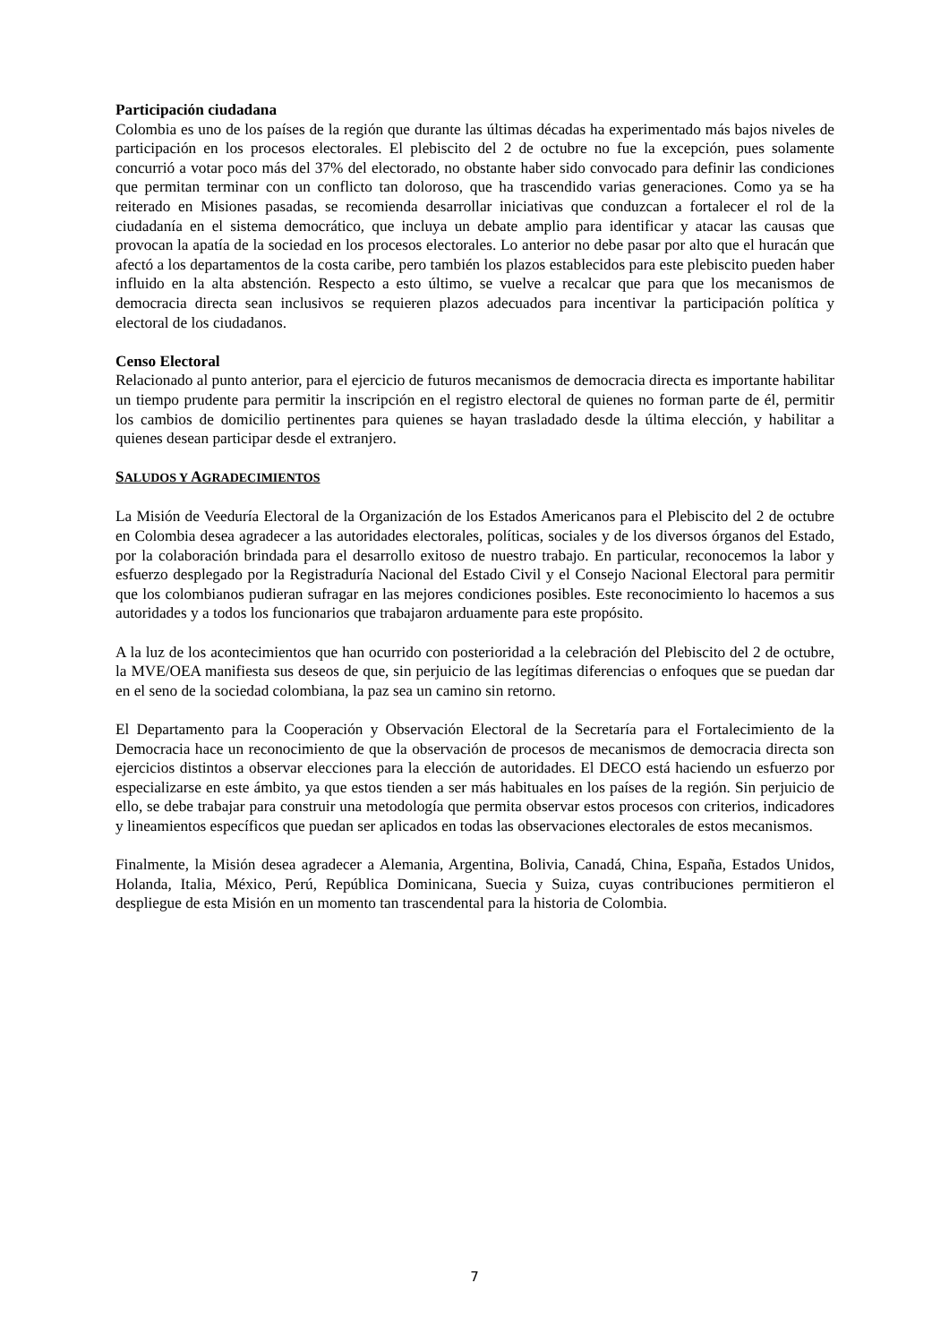Participación ciudadana
Colombia es uno de los países de la región que durante las últimas décadas ha experimentado más bajos niveles de participación en los procesos electorales. El plebiscito del 2 de octubre no fue la excepción, pues solamente concurrió a votar poco más del 37% del electorado, no obstante haber sido convocado para definir las condiciones que permitan terminar con un conflicto tan doloroso, que ha trascendido varias generaciones. Como ya se ha reiterado en Misiones pasadas, se recomienda desarrollar iniciativas que conduzcan a fortalecer el rol de la ciudadanía en el sistema democrático, que incluya un debate amplio para identificar y atacar las causas que provocan la apatía de la sociedad en los procesos electorales. Lo anterior no debe pasar por alto que el huracán que afectó a los departamentos de la costa caribe, pero también los plazos establecidos para este plebiscito pueden haber influido en la alta abstención. Respecto a esto último, se vuelve a recalcar que para que los mecanismos de democracia directa sean inclusivos se requieren plazos adecuados para incentivar la participación política y electoral de los ciudadanos.
Censo Electoral
Relacionado al punto anterior, para el ejercicio de futuros mecanismos de democracia directa es importante habilitar un tiempo prudente para permitir la inscripción en el registro electoral de quienes no forman parte de él, permitir los cambios de domicilio pertinentes para quienes se hayan trasladado desde la última elección, y habilitar a quienes desean participar desde el extranjero.
SALUDOS Y AGRADECIMIENTOS
La Misión de Veeduría Electoral de la Organización de los Estados Americanos para el Plebiscito del 2 de octubre en Colombia desea agradecer a las autoridades electorales, políticas, sociales y de los diversos órganos del Estado, por la colaboración brindada para el desarrollo exitoso de nuestro trabajo. En particular, reconocemos la labor y esfuerzo desplegado por la Registraduría Nacional del Estado Civil y el Consejo Nacional Electoral para permitir que los colombianos pudieran sufragar en las mejores condiciones posibles. Este reconocimiento lo hacemos a sus autoridades y a todos los funcionarios que trabajaron arduamente para este propósito.
A la luz de los acontecimientos que han ocurrido con posterioridad a la celebración del Plebiscito del 2 de octubre, la MVE/OEA manifiesta sus deseos de que, sin perjuicio de las legítimas diferencias o enfoques que se puedan dar en el seno de la sociedad colombiana, la paz sea un camino sin retorno.
El Departamento para la Cooperación y Observación Electoral de la Secretaría para el Fortalecimiento de la Democracia hace un reconocimiento de que la observación de procesos de mecanismos de democracia directa son ejercicios distintos a observar elecciones para la elección de autoridades. El DECO está haciendo un esfuerzo por especializarse en este ámbito, ya que estos tienden a ser más habituales en los países de la región. Sin perjuicio de ello, se debe trabajar para construir una metodología que permita observar estos procesos con criterios, indicadores y lineamientos específicos que puedan ser aplicados en todas las observaciones electorales de estos mecanismos.
Finalmente, la Misión desea agradecer a Alemania, Argentina, Bolivia, Canadá, China, España, Estados Unidos, Holanda, Italia, México, Perú, República Dominicana, Suecia y Suiza, cuyas contribuciones permitieron el despliegue de esta Misión en un momento tan trascendental para la historia de Colombia.
7